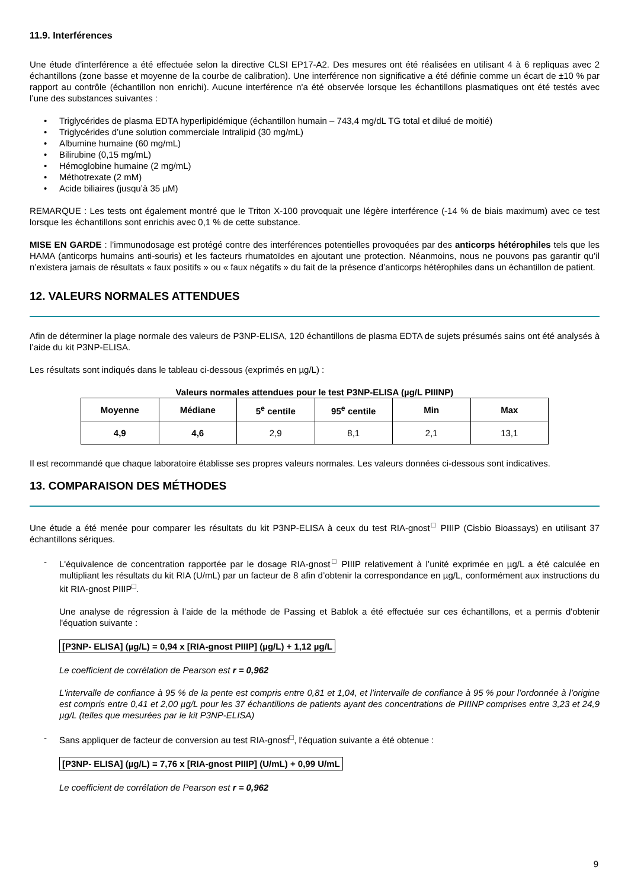11.9. Interférences
Une étude d'interférence a été effectuée selon la directive CLSI EP17-A2. Des mesures ont été réalisées en utilisant 4 à 6 repliquas avec 2 échantillons (zone basse et moyenne de la courbe de calibration). Une interférence non significative a été définie comme un écart de ±10 % par rapport au contrôle (échantillon non enrichi). Aucune interférence n'a été observée lorsque les échantillons plasmatiques ont été testés avec l’une des substances suivantes :
• Triglycérides de plasma EDTA hyperlipidémique (échantillon humain – 743,4 mg/dL TG total et dilué de moitié)
• Triglycérides d’une solution commerciale Intralipid (30 mg/mL)
• Albumine humaine (60 mg/mL)
• Bilirubine (0,15 mg/mL)
• Hémoglobine humaine (2 mg/mL)
• Méthotrexate (2 mM)
• Acide biliaires (jusqu’à 35 µM)
REMARQUE : Les tests ont également montré que le Triton X-100 provoquait une légère interférence (-14 % de biais maximum) avec ce test lorsque les échantillons sont enrichis avec 0,1 % de cette substance.
MISE EN GARDE : l’immunodosage est protégé contre des interférences potentielles provoquées par des anticorps hétérophiles tels que les HAMA (anticorps humains anti-souris) et les facteurs rhumatoïdes en ajoutant une protection. Néanmoins, nous ne pouvons pas garantir qu’il n’existera jamais de résultats « faux positifs » ou « faux négatifs » du fait de la présence d’anticorps hétérophiles dans un échantillon de patient.
12. VALEURS NORMALES ATTENDUES
Afin de déterminer la plage normale des valeurs de P3NP-ELISA, 120 échantillons de plasma EDTA de sujets présumés sains ont été analysés à l’aide du kit P3NP-ELISA.
Les résultats sont indiqués dans le tableau ci-dessous (exprimés en µg/L) :
Valeurs normales attendues pour le test P3NP-ELISA (µg/L PIIINP)
| Moyenne | Médiane | 5<sup>e</sup> centile | 95<sup>e</sup> centile | Min | Max |
| --- | --- | --- | --- | --- | --- |
| 4,9 | 4,6 | 2,9 | 8,1 | 2,1 | 13,1 |
Il est recommandé que chaque laboratoire établisse ses propres valeurs normales. Les valeurs données ci-dessous sont indicatives.
13. COMPARAISON DES MÉTHODES
Une étude a été menée pour comparer les résultats du kit P3NP-ELISA à ceux du test RIA-gnost<sup>□</sup> PIIIP (Cisbio Bioassays) en utilisant 37 échantillons sériques.
-
L'équivalence de concentration rapportée par le dosage RIA-gnost<sup>□</sup> PIIIP relativement à l’unité exprimée en µg/L a été calculée en multipliant les résultats du kit RIA (U/mL) par un facteur de 8 afin d’obtenir la correspondance en µg/L, conformément aux instructions du kit RIA-gnost PIIIP<sup>□</sup>.
Une analyse de régression à l’aide de la méthode de Passing et Bablok a été effectuée sur ces échantillons, et a permis d'obtenir l'équation suivante :
[P3NP- ELISA] (µg/L) = 0,94 x [RIA-gnost PIIIP] (µg/L) + 1,12 µg/L
Le coefficient de corrélation de Pearson est r = 0,962
L'intervalle de confiance à 95 % de la pente est compris entre 0,81 et 1,04, et l’intervalle de confiance à 95 % pour l’ordonnée à l’origine est compris entre 0,41 et 2,00 µg/L pour les 37 échantillons de patients ayant des concentrations de PIIINP comprises entre 3,23 et 24,9 µg/L (telles que mesurées par le kit P3NP-ELISA)
-
Sans appliquer de facteur de conversion au test RIA-gnost<sup>□</sup>, l'équation suivante a été obtenue :
[P3NP- ELISA] (µg/L) = 7,76 x [RIA-gnost PIIIP] (U/mL) + 0,99 U/mL
Le coefficient de corrélation de Pearson est r = 0,962
9